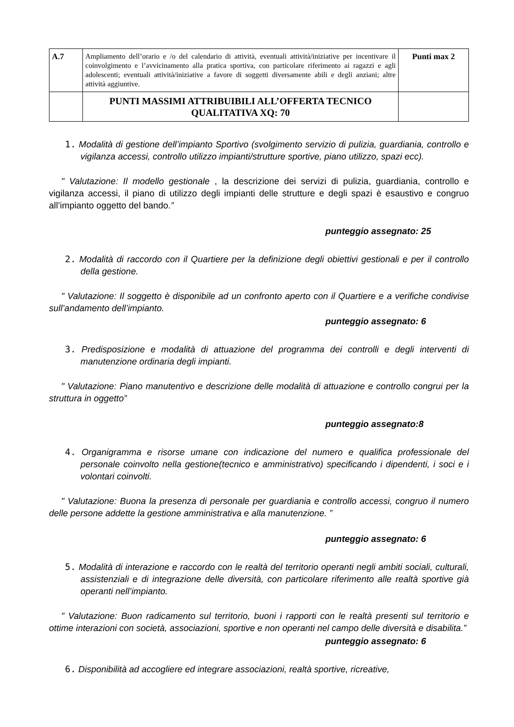| A.7 | Ampliamento dell’orario e /o del calendario di attività, eventuali attività/iniziative per incentivare il coinvolgimento e l’avvicinamento alla pratica sportiva, con particolare riferimento ai ragazzi e agli adolescenti; eventuali attività/iniziative a favore di soggetti diversamente abili e degli anziani; altre attività aggiuntive. | Punti max 2 |
| | PUNTI MASSIMI ATTRIBUIBILI ALL’OFFERTA TECNICO QUALITATIVA XQ: 70 | |
1. Modalità di gestione dell’impianto Sportivo (svolgimento servizio di pulizia, guardiania, controllo e vigilanza accessi, controllo utilizzo impianti/strutture sportive, piano utilizzo, spazi ecc).
" Valutazione: Il modello gestionale , la descrizione dei servizi di pulizia, guardiania, controllo e vigilanza accessi, il piano di utilizzo degli impianti delle strutture e degli spazi è esaustivo e congruo all’impianto oggetto del bando.”
punteggio assegnato: 25
2. Modalità di raccordo con il Quartiere per la definizione degli obiettivi gestionali e per il controllo della gestione.
" Valutazione: Il soggetto è disponibile ad un confronto aperto con il Quartiere e a verifiche condivise sull’andamento dell’impianto.
punteggio assegnato: 6
3. Predisposizione e modalità di attuazione del programma dei controlli e degli interventi di manutenzione ordinaria degli impianti.
" Valutazione: Piano manutentivo e descrizione delle modalità di attuazione e controllo congrui per la struttura in oggetto”
punteggio assegnato:8
4. Organigramma e risorse umane con indicazione del numero e qualifica professionale del personale coinvolto nella gestione(tecnico e amministrativo) specificando i dipendenti, i soci e i volontari coinvolti.
" Valutazione: Buona la presenza di personale per guardiania e controllo accessi, congruo il numero delle persone addette la gestione amministrativa e alla manutenzione. ”
punteggio assegnato: 6
5. Modalità di interazione e raccordo con le realtà del territorio operanti negli ambiti sociali, culturali, assistenziali e di integrazione delle diversità, con particolare riferimento alle realtà sportive già operanti nell’impianto.
" Valutazione: Buon radicamento sul territorio, buoni i rapporti con le realtà presenti sul territorio e ottime interazioni con società, associazioni, sportive e non operanti nel campo delle diversità e disabilita.”
punteggio assegnato: 6
6. Disponibilità ad accogliere ed integrare associazioni, realtà sportive, ricreative,